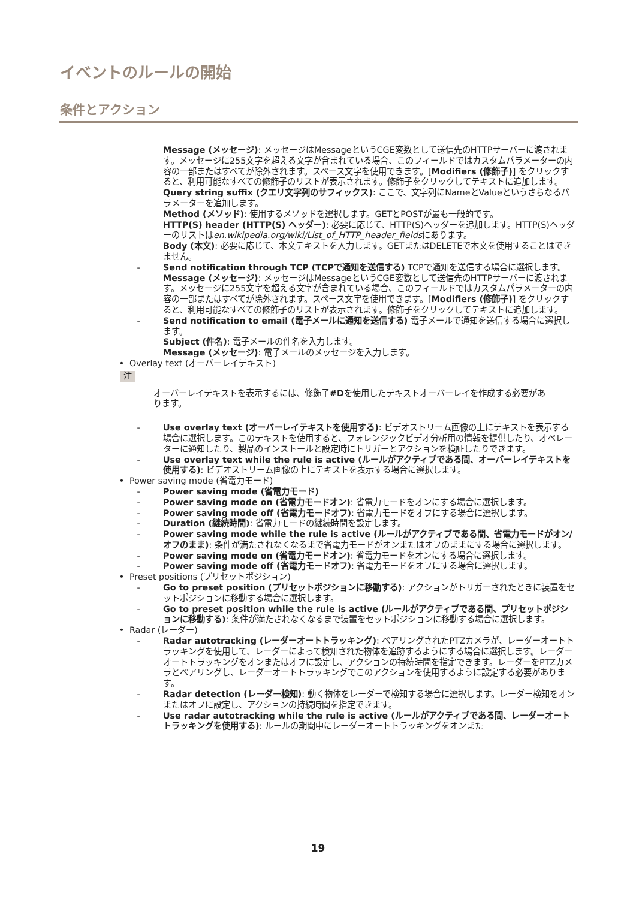イベントのルールの開始
条件とアクション
Message (メッセージ): メッセージはMessageというCGE変数として送信先のHTTPサーバーに渡されます。メッセージに255文字を超える文字が含まれている場合、このフィールドではカスタムパラメーターの内容の一部またはすべてが除外されます。スペース文字を使用できます。[Modifiers (修飾子)] をクリックすると、利用可能なすべての修飾子のリストが表示されます。修飾子をクリックしてテキストに追加します。
Query string suffix (クエリ文字列のサフィックス): ここで、文字列にNameとValueというさらなるパラメーターを追加します。
Method (メソッド): 使用するメソッドを選択します。GETとPOSTが最も一般的です。
HTTP(S) header (HTTP(S) ヘッダー): 必要に応じて、HTTP(S)ヘッダーを追加します。HTTP(S)ヘッダーのリストはen.wikipedia.org/wiki/List_of_HTTP_header_fieldsにあります。
Body (本文): 必要に応じて、本文テキストを入力します。GETまたはDELETEで本文を使用することはできません。
- Send notification through TCP (TCPで通知を送信する) TCPで通知を送信する場合に選択します。
Message (メッセージ): メッセージはMessageというCGE変数として送信先のHTTPサーバーに渡されます。メッセージに255文字を超える文字が含まれている場合、このフィールドではカスタムパラメーターの内容の一部またはすべてが除外されます。スペース文字を使用できます。[Modifiers (修飾子)] をクリックすると、利用可能なすべての修飾子のリストが表示されます。修飾子をクリックしてテキストに追加します。
- Send notification to email (電子メールに通知を送信する) 電子メールで通知を送信する場合に選択します。
Subject (件名): 電子メールの件名を入力します。
Message (メッセージ): 電子メールのメッセージを入力します。
• Overlay text (オーバーレイテキスト)
注
オーバーレイテキストを表示するには、修飾子#Dを使用したテキストオーバーレイを作成する必要があります。
- Use overlay text (オーバーレイテキストを使用する): ビデオストリーム画像の上にテキストを表示する場合に選択します。このテキストを使用すると、フォレンジックビデオ分析用の情報を提供したり、オペレーターに通知したり、製品のインストールと設定時にトリガーとアクションを検証したりできます。
- Use overlay text while the rule is active (ルールがアクティブである間、オーバーレイテキストを使用する): ビデオストリーム画像の上にテキストを表示する場合に選択します。
• Power saving mode (省電力モード)
- Power saving mode (省電力モード)
- Power saving mode on (省電力モードオン): 省電力モードをオンにする場合に選択します。
- Power saving mode off (省電力モードオフ): 省電力モードをオフにする場合に選択します。
- Duration (継続時間): 省電力モードの継続時間を設定します。
- Power saving mode while the rule is active (ルールがアクティブである間、省電力モードがオン/オフのまま): 条件が満たされなくなるまで省電力モードがオンまたはオフのままにする場合に選択します。
- Power saving mode on (省電力モードオン): 省電力モードをオンにする場合に選択します。
- Power saving mode off (省電力モードオフ): 省電力モードをオフにする場合に選択します。
• Preset positions (プリセットポジション)
- Go to preset position (プリセットポジションに移動する): アクションがトリガーされたときに装置をセットポジションに移動する場合に選択します。
- Go to preset position while the rule is active (ルールがアクティブである間、プリセットポジションに移動する): 条件が満たされなくなるまで装置をセットポジションに移動する場合に選択します。
• Radar (レーダー)
- Radar autotracking (レーダーオートトラッキング): ペアリングされたPTZカメラが、レーダーオートトラッキングを使用して、レーダーによって検知された物体を追跡するようにする場合に選択します。レーダーオートトラッキングをオンまたはオフに設定し、アクションの持続時間を指定できます。レーダーをPTZカメラとペアリングし、レーダーオートトラッキングでこのアクションを使用するように設定する必要があります。
- Radar detection (レーダー検知): 動く物体をレーダーで検知する場合に選択します。レーダー検知をオンまたはオフに設定し、アクションの持続時間を指定できます。
- Use radar autotracking while the rule is active (ルールがアクティブである間、レーダーオートトラッキングを使用する): ルールの期間中にレーダーオートトラッキングをオンまた
19